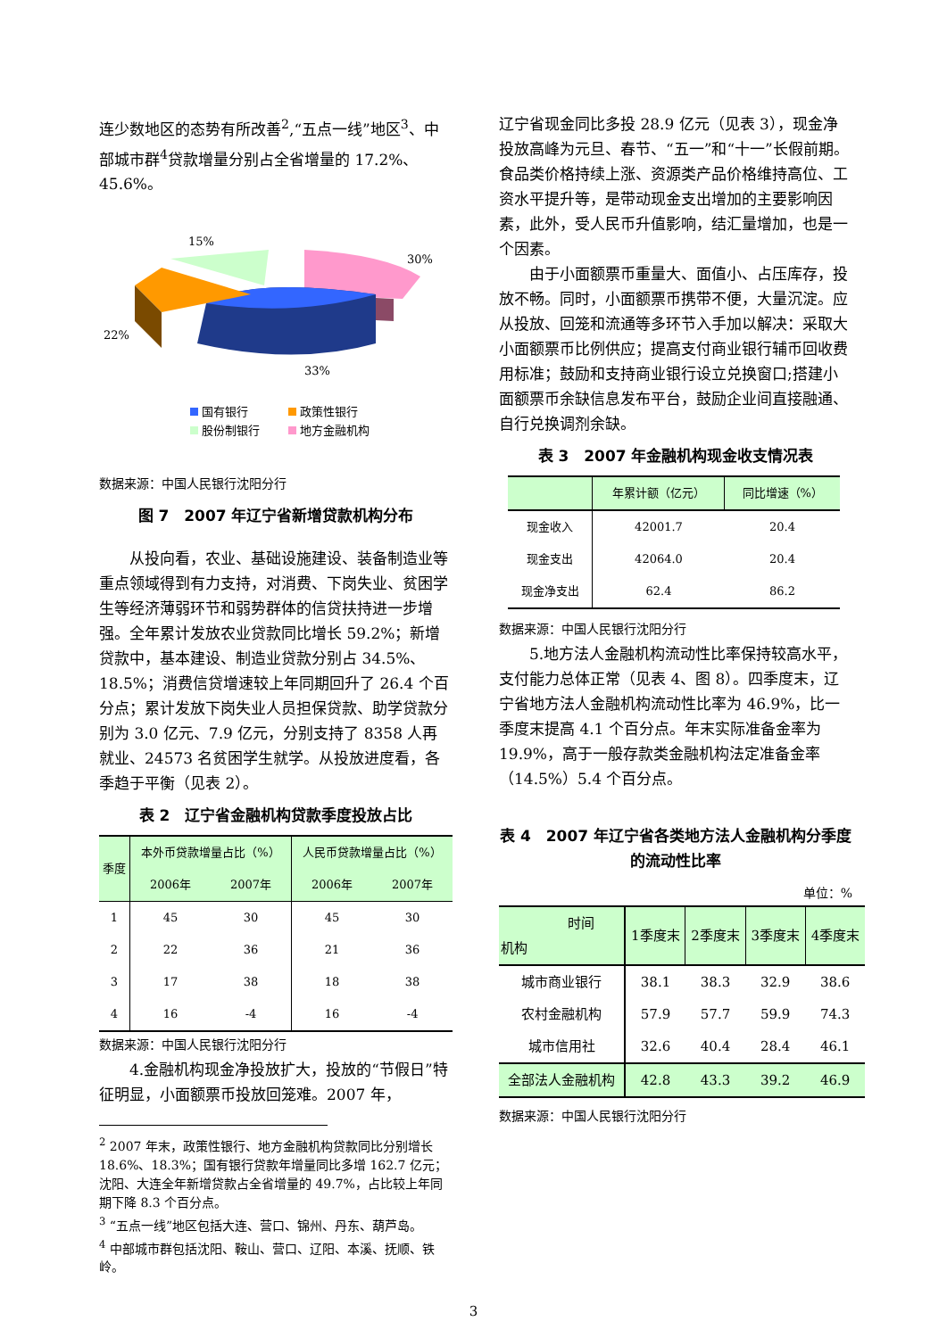连少数地区的态势有所改善<sup>2</sup>,“五点一线”地区<sup>3</sup>、中部城市群<sup>4</sup>贷款增量分别占全省增量的 17.2%、45.6%。
15%
30%
22%
33%
国有银行
政策性银行
股份制银行
地方金融机构
数据来源：中国人民银行沈阳分行
图 7　2007 年辽宁省新增贷款机构分布
从投向看，农业、基础设施建设、装备制造业等重点领域得到有力支持，对消费、下岗失业、贫困学生等经济薄弱环节和弱势群体的信贷扶持进一步增强。全年累计发放农业贷款同比增长 59.2%；新增贷款中，基本建设、制造业贷款分别占 34.5%、18.5%；消费信贷增速较上年同期回升了 26.4 个百分点；累计发放下岗失业人员担保贷款、助学贷款分别为 3.0 亿元、7.9 亿元，分别支持了 8358 人再就业、24573 名贫困学生就学。从投放进度看，各季趋于平衡（见表 2）。
表 2　辽宁省金融机构贷款季度投放占比
| 季度 | 本外币贷款增量占比（%） | | 人民币贷款增量占比（%） | |
| --- | --- | --- | --- | --- |
| | 2006年 | 2007年 | 2006年 | 2007年 |
| 1 | 45 | 30 | 45 | 30 |
| 2 | 22 | 36 | 21 | 36 |
| 3 | 17 | 38 | 18 | 38 |
| 4 | 16 | -4 | 16 | -4 |
数据来源：中国人民银行沈阳分行
4.金融机构现金净投放扩大，投放的“节假日”特征明显，小面额票币投放回笼难。2007 年，
<sup>2</sup> 2007 年末，政策性银行、地方金融机构贷款同比分别增长 18.6%、18.3%；国有银行贷款年增量同比多增 162.7 亿元；沈阳、大连全年新增贷款占全省增量的 49.7%，占比较上年同期下降 8.3 个百分点。
<sup>3</sup> “五点一线”地区包括大连、营口、锦州、丹东、葫芦岛。
<sup>4</sup> 中部城市群包括沈阳、鞍山、营口、辽阳、本溪、抚顺、铁岭。
辽宁省现金同比多投 28.9 亿元（见表 3），现金净投放高峰为元旦、春节、“五一”和“十一”长假前期。食品类价格持续上涨、资源类产品价格维持高位、工资水平提升等，是带动现金支出增加的主要影响因素，此外，受人民币升值影响，结汇量增加，也是一个因素。
由于小面额票币重量大、面值小、占压库存，投放不畅。同时，小面额票币携带不便，大量沉淀。应从投放、回笼和流通等多环节入手加以解决：采取大小面额票币比例供应；提高支付商业银行辅币回收费用标准；鼓励和支持商业银行设立兑换窗口;搭建小面额票币余缺信息发布平台，鼓励企业间直接融通、自行兑换调剂余缺。
表 3　2007 年金融机构现金收支情况表
| | 年累计额（亿元） | 同比增速（%） |
| --- | --- | --- |
| 现金收入 | 42001.7 | 20.4 |
| 现金支出 | 42064.0 | 20.4 |
| 现金净支出 | 62.4 | 86.2 |
数据来源：中国人民银行沈阳分行
5.地方法人金融机构流动性比率保持较高水平，支付能力总体正常（见表 4、图 8）。四季度末，辽宁省地方法人金融机构流动性比率为 46.9%，比一季度末提高 4.1 个百分点。年末实际准备金率为 19.9%，高于一般存款类金融机构法定准备金率（14.5%）5.4 个百分点。
表 4　2007 年辽宁省各类地方法人金融机构分季度的流动性比率
单位：%
| 时间 机构 | 1季度末 | 2季度末 | 3季度末 | 4季度末 |
| --- | --- | --- | --- | --- |
| 城市商业银行 | 38.1 | 38.3 | 32.9 | 38.6 |
| 农村金融机构 | 57.9 | 57.7 | 59.9 | 74.3 |
| 城市信用社 | 32.6 | 40.4 | 28.4 | 46.1 |
| 全部法人金融机构 | 42.8 | 43.3 | 39.2 | 46.9 |
数据来源：中国人民银行沈阳分行
3